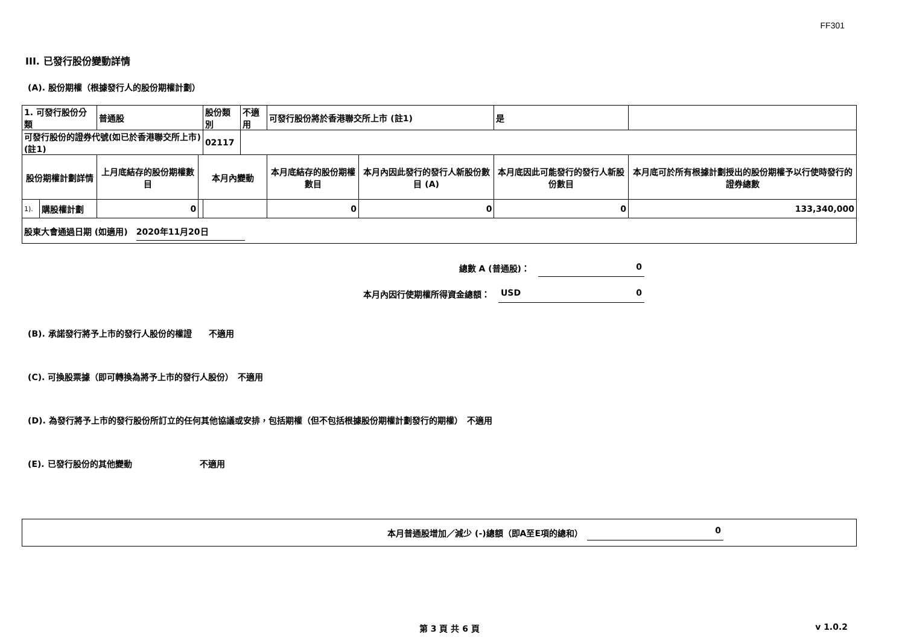FF301
III. 已發行股份變動詳情
(A). 股份期權（根據發行人的股份期權計劃）
| 1. 可發行股份分類 | | 普通股 | | 股份類別 | 不適用 | 可發行股份將於香港聯交所上市 (註1) | | 是 | |
| 可發行股份的證券代號(如已於香港聯交所上市) (註1) | | | | 02117 | | | | | |
| 股份期權計劃詳情 | | 上月底結存的股份期權數目 | 本月內變動 | | | 本月底結存的股份期權數目 | 本月內因此發行的發行人新股份數目 (A) | 本月底因此可能發行的發行人新股份數目 | 本月底可於所有根據計劃授出的股份期權予以行使時發行的證券總數 |
| 1). | 購股權計劃 | 0 | | | | 0 | 0 | 0 | 133,340,000 |
| 股東大會通過日期 (如適用) 2020年11月20日 | | | | | | | | | |
總數 A (普通股)：　0
本月內因行使期權所得資金總額：　USD 0
(B). 承諾發行將予上市的發行人股份的權證　　不適用
(C). 可換股票據（即可轉換為將予上市的發行人股份）　不適用
(D). 為發行將予上市的發行股份所訂立的任何其他協議或安排，包括期權（但不包括根據股份期權計劃發行的期權）　不適用
(E). 已發行股份的其他變動　　　　　　　　不適用
本月普通股增加／減少 (-)總額（即A至E項的總和）　0
第 3 頁 共 6 頁 v 1.0.2